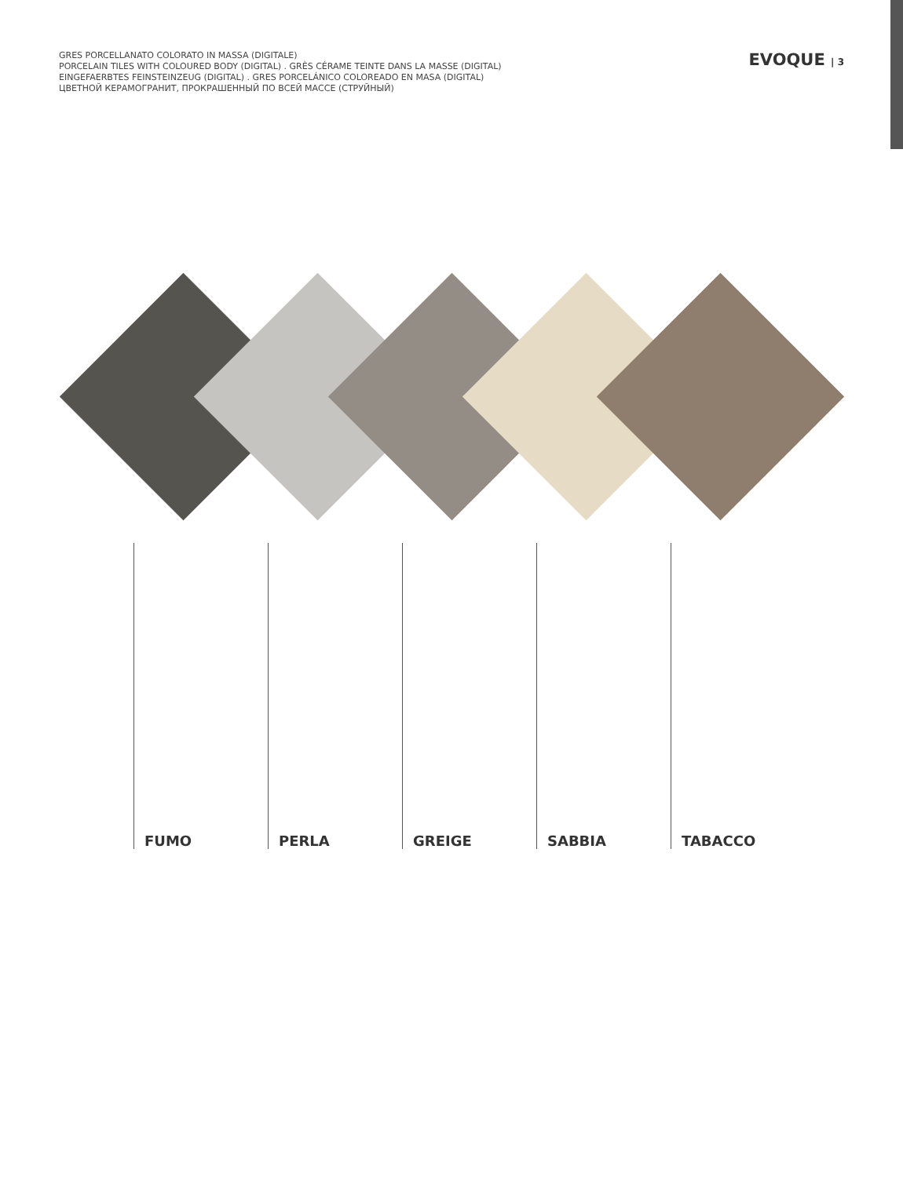GRES PORCELLANATO COLORATO IN MASSA (DIGITALE)
PORCELAIN TILES WITH COLOURED BODY (DIGITAL) . GRÈS CÉRAME TEINTE DANS LA MASSE (DIGITAL)
EINGEFAERBTES FEINSTEINZEUG (DIGITAL) . GRES PORCELÁNICO COLOREADO EN MASA (DIGITAL)
ЦВЕТНОЙ КЕРАМОГРАНИТ, ПРОКРАШЕННЫЙ ПО ВСЕЙ МАССЕ (СТРУЙНЫЙ)
EVOQUE | 3
FUMO PERLA GREIGE SABBIA TABACCO